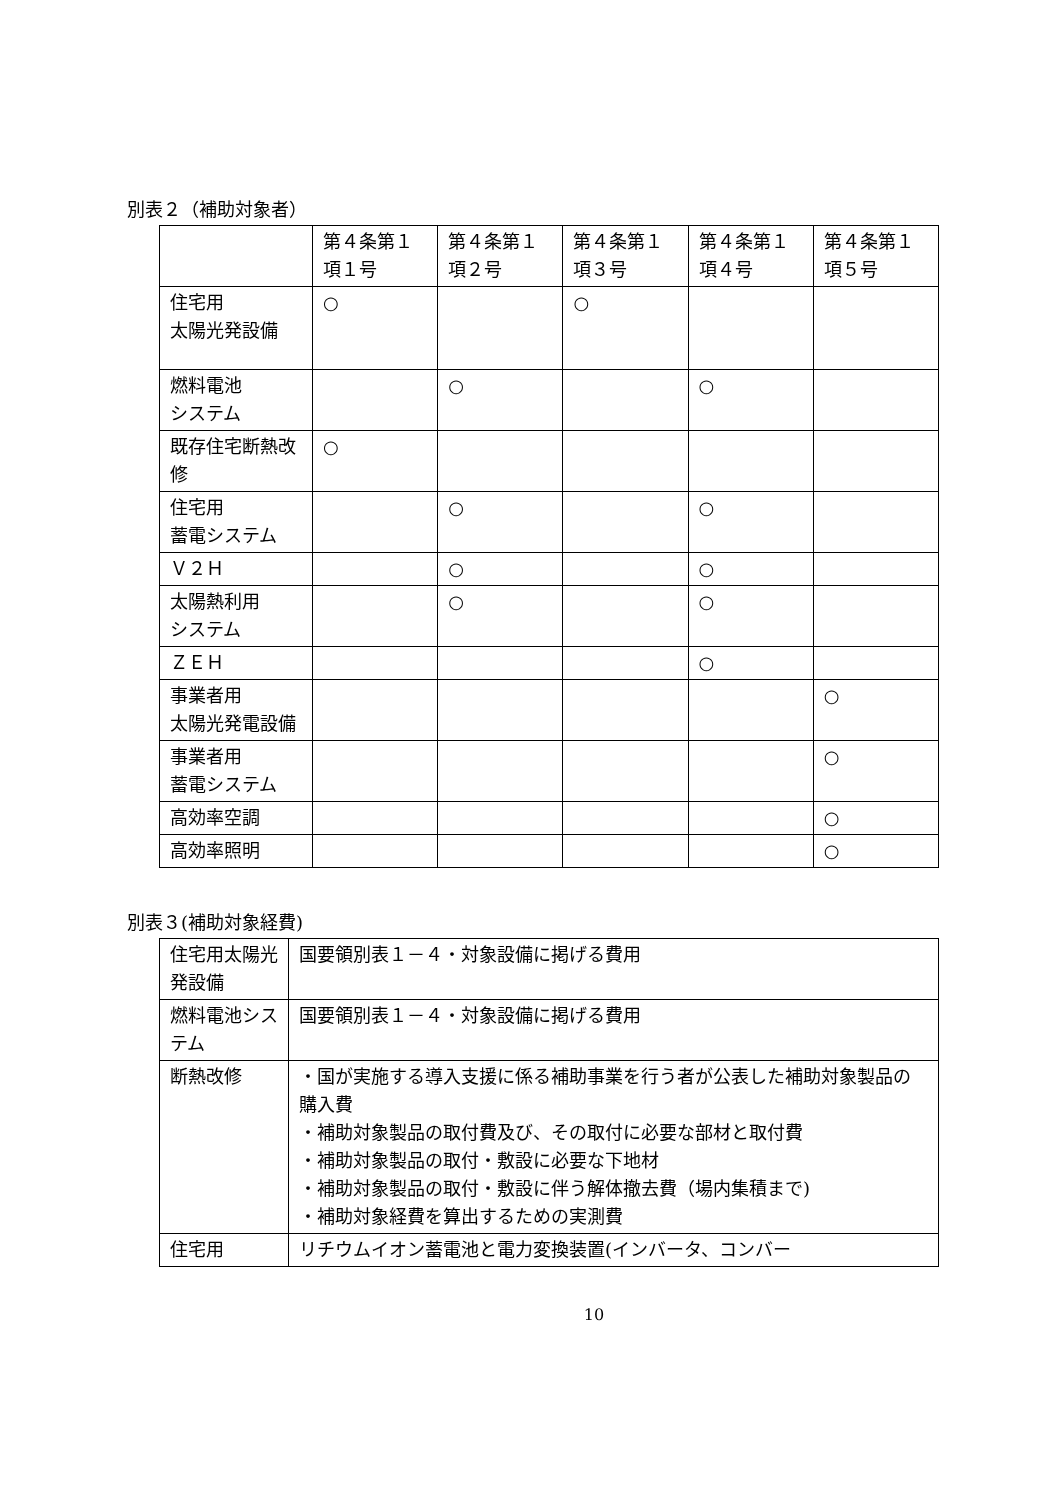別表２（補助対象者）
| | 第４条第１項１号 | 第４条第１項２号 | 第４条第１項３号 | 第４条第１項４号 | 第４条第１項５号 |
| --- | --- | --- | --- | --- | --- |
| 住宅用 太陽光発設備 | ○ | | ○ | | |
| 燃料電池 システム | | ○ | | ○ | |
| 既存住宅断熱改修 | ○ | | | | |
| 住宅用 蓄電システム | | ○ | | ○ | |
| Ｖ２Ｈ | | ○ | | ○ | |
| 太陽熱利用 システム | | ○ | | ○ | |
| ＺＥＨ | | | | ○ | |
| 事業者用 太陽光発電設備 | | | | | ○ |
| 事業者用 蓄電システム | | | | | ○ |
| 高効率空調 | | | | | ○ |
| 高効率照明 | | | | | ○ |
別表３(補助対象経費)
| 住宅用太陽光発設備 | 国要領別表１－４・対象設備に掲げる費用 |
| 燃料電池システム | 国要領別表１－４・対象設備に掲げる費用 |
| 断熱改修 | ・国が実施する導入支援に係る補助事業を行う者が公表した補助対象製品の購入費 ・補助対象製品の取付費及び、その取付に必要な部材と取付費 ・補助対象製品の取付・敷設に必要な下地材 ・補助対象製品の取付・敷設に伴う解体撤去費（場内集積まで) ・補助対象経費を算出するための実測費 |
| 住宅用 | リチウムイオン蓄電池と電力変換装置(インバータ、コンバー |
10